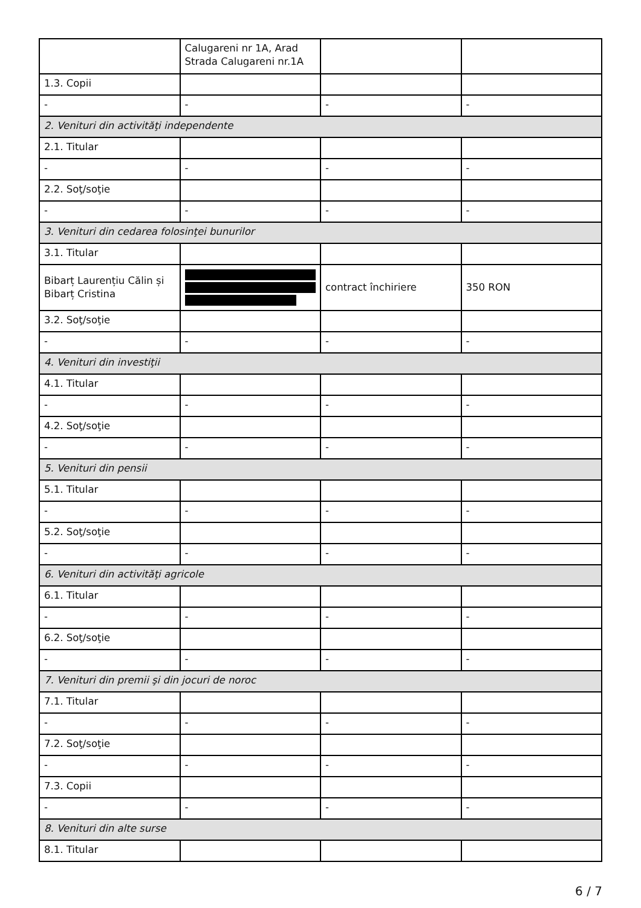| | Calugareni nr 1A, Arad Strada Calugareni nr.1A | | |
| 1.3. Copii | | | |
| - | - | - | - |
| 2. Venituri din activităţi independente | | | |
| 2.1. Titular | | | |
| - | - | - | - |
| 2.2. Soţ/soţie | | | |
| - | - | - | - |
| 3. Venituri din cedarea folosinţei bunurilor | | | |
| 3.1. Titular | | | |
| Bibarț Laurențiu Călin și Bibarț Cristina | | contract închiriere | 350 RON |
| 3.2. Soţ/soţie | | | |
| - | - | - | - |
| 4. Venituri din investiţii | | | |
| 4.1. Titular | | | |
| - | - | - | - |
| 4.2. Soţ/soţie | | | |
| - | - | - | - |
| 5. Venituri din pensii | | | |
| 5.1. Titular | | | |
| - | - | - | - |
| 5.2. Soţ/soţie | | | |
| - | - | - | - |
| 6. Venituri din activităţi agricole | | | |
| 6.1. Titular | | | |
| - | - | - | - |
| 6.2. Soţ/soţie | | | |
| - | - | - | - |
| 7. Venituri din premii şi din jocuri de noroc | | | |
| 7.1. Titular | | | |
| - | - | - | - |
| 7.2. Soţ/soţie | | | |
| - | - | - | - |
| 7.3. Copii | | | |
| - | - | - | - |
| 8. Venituri din alte surse | | | |
| 8.1. Titular | | | |
6 / 7